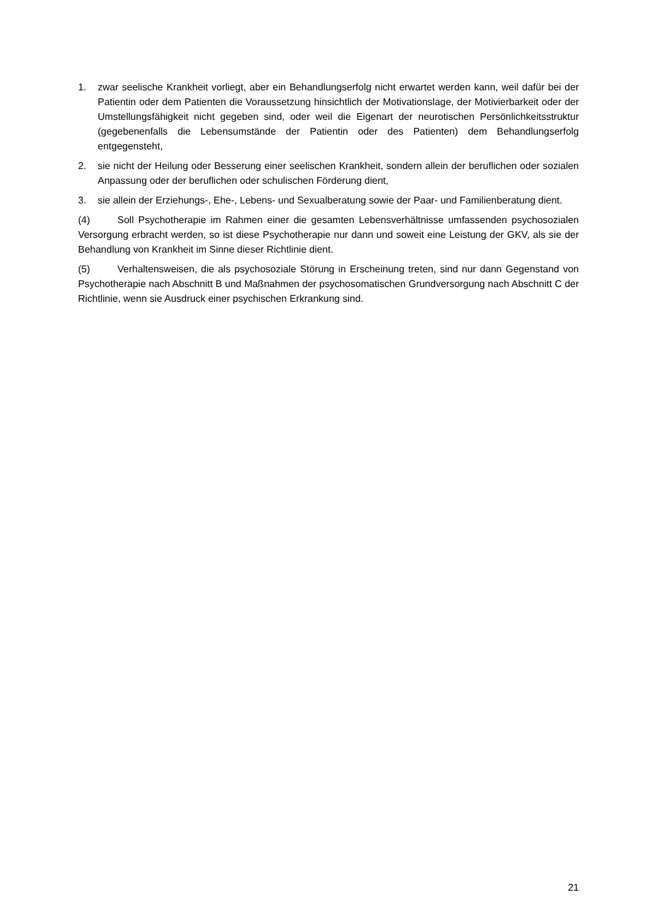1. zwar seelische Krankheit vorliegt, aber ein Behandlungserfolg nicht erwartet werden kann, weil dafür bei der Patientin oder dem Patienten die Voraussetzung hinsichtlich der Motivationslage, der Motivierbarkeit oder der Umstellungsfähigkeit nicht gegeben sind, oder weil die Eigenart der neurotischen Persönlichkeitsstruktur (gegebenenfalls die Lebensumstände der Patientin oder des Patienten) dem Behandlungserfolg entgegensteht,
2. sie nicht der Heilung oder Besserung einer seelischen Krankheit, sondern allein der beruflichen oder sozialen Anpassung oder der beruflichen oder schulischen Förderung dient,
3. sie allein der Erziehungs-, Ehe-, Lebens- und Sexualberatung sowie der Paar- und Familienberatung dient.
(4) Soll Psychotherapie im Rahmen einer die gesamten Lebensverhältnisse umfassenden psychosozialen Versorgung erbracht werden, so ist diese Psychotherapie nur dann und soweit eine Leistung der GKV, als sie der Behandlung von Krankheit im Sinne dieser Richtlinie dient.
(5) Verhaltensweisen, die als psychosoziale Störung in Erscheinung treten, sind nur dann Gegenstand von Psychotherapie nach Abschnitt B und Maßnahmen der psychosomatischen Grundversorgung nach Abschnitt C der Richtlinie, wenn sie Ausdruck einer psychischen Erkrankung sind.
21